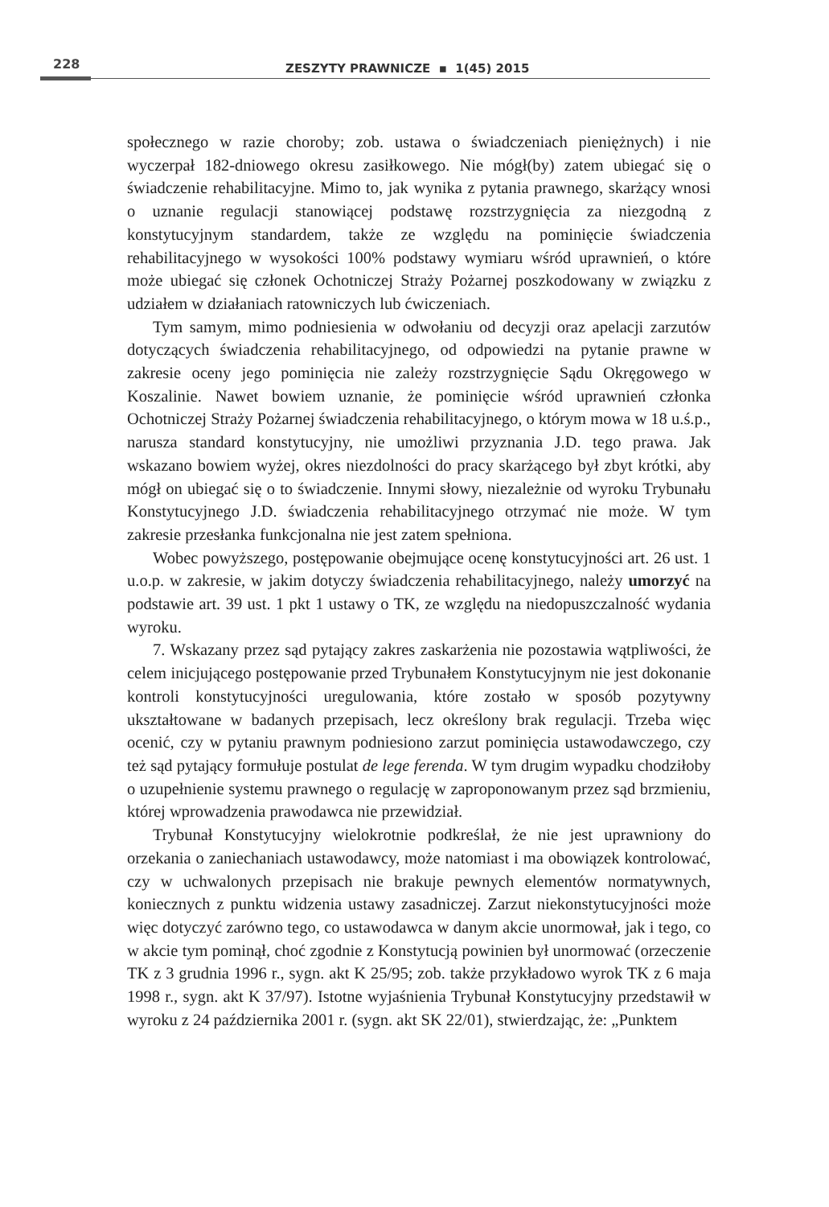228
ZESZYTY PRAWNICZE ▪ 1(45) 2015
społecznego w razie choroby; zob. ustawa o świadczeniach pieniężnych) i nie wyczerpał 182-dniowego okresu zasiłkowego. Nie mógł(by) zatem ubiegać się o świadczenie rehabilitacyjne. Mimo to, jak wynika z pytania prawnego, skarżący wnosi o uznanie regulacji stanowiącej podstawę rozstrzygnięcia za niezgodną z konstytucyjnym standardem, także ze względu na pominięcie świadczenia rehabilitacyjnego w wysokości 100% podstawy wymiaru wśród uprawnień, o które może ubiegać się członek Ochotniczej Straży Pożarnej poszkodowany w związku z udziałem w działaniach ratowniczych lub ćwiczeniach.
Tym samym, mimo podniesienia w odwołaniu od decyzji oraz apelacji zarzutów dotyczących świadczenia rehabilitacyjnego, od odpowiedzi na pytanie prawne w zakresie oceny jego pominięcia nie zależy rozstrzygnięcie Sądu Okręgowego w Koszalinie. Nawet bowiem uznanie, że pominięcie wśród uprawnień członka Ochotniczej Straży Pożarnej świadczenia rehabilitacyjnego, o którym mowa w 18 u.ś.p., narusza standard konstytucyjny, nie umożliwi przyznania J.D. tego prawa. Jak wskazano bowiem wyżej, okres niezdolności do pracy skarżącego był zbyt krótki, aby mógł on ubiegać się o to świadczenie. Innymi słowy, niezależnie od wyroku Trybunału Konstytucyjnego J.D. świadczenia rehabilitacyjnego otrzymać nie może. W tym zakresie przesłanka funkcjonalna nie jest zatem spełniona.
Wobec powyższego, postępowanie obejmujące ocenę konstytucyjności art. 26 ust. 1 u.o.p. w zakresie, w jakim dotyczy świadczenia rehabilitacyjnego, należy umorzyć na podstawie art. 39 ust. 1 pkt 1 ustawy o TK, ze względu na niedopuszczalność wydania wyroku.
7. Wskazany przez sąd pytający zakres zaskarżenia nie pozostawia wątpliwości, że celem inicjującego postępowanie przed Trybunałem Konstytucyjnym nie jest dokonanie kontroli konstytucyjności uregulowania, które zostało w sposób pozytywny ukształtowane w badanych przepisach, lecz określony brak regulacji. Trzeba więc ocenić, czy w pytaniu prawnym podniesiono zarzut pominięcia ustawodawczego, czy też sąd pytający formułuje postulat de lege ferenda. W tym drugim wypadku chodziłoby o uzupełnienie systemu prawnego o regulację w zaproponowanym przez sąd brzmieniu, której wprowadzenia prawodawca nie przewidział.
Trybunał Konstytucyjny wielokrotnie podkreślał, że nie jest uprawniony do orzekania o zaniechaniach ustawodawcy, może natomiast i ma obowiązek kontrolować, czy w uchwalonych przepisach nie brakuje pewnych elementów normatywnych, koniecznych z punktu widzenia ustawy zasadniczej. Zarzut niekonstytucyjności może więc dotyczyć zarówno tego, co ustawodawca w danym akcie unormował, jak i tego, co w akcie tym pominął, choć zgodnie z Konstytucją powinien był unormować (orzeczenie TK z 3 grudnia 1996 r., sygn. akt K 25/95; zob. także przykładowo wyrok TK z 6 maja 1998 r., sygn. akt K 37/97). Istotne wyjaśnienia Trybunał Konstytucyjny przedstawił w wyroku z 24 października 2001 r. (sygn. akt SK 22/01), stwierdzając, że: „Punktem